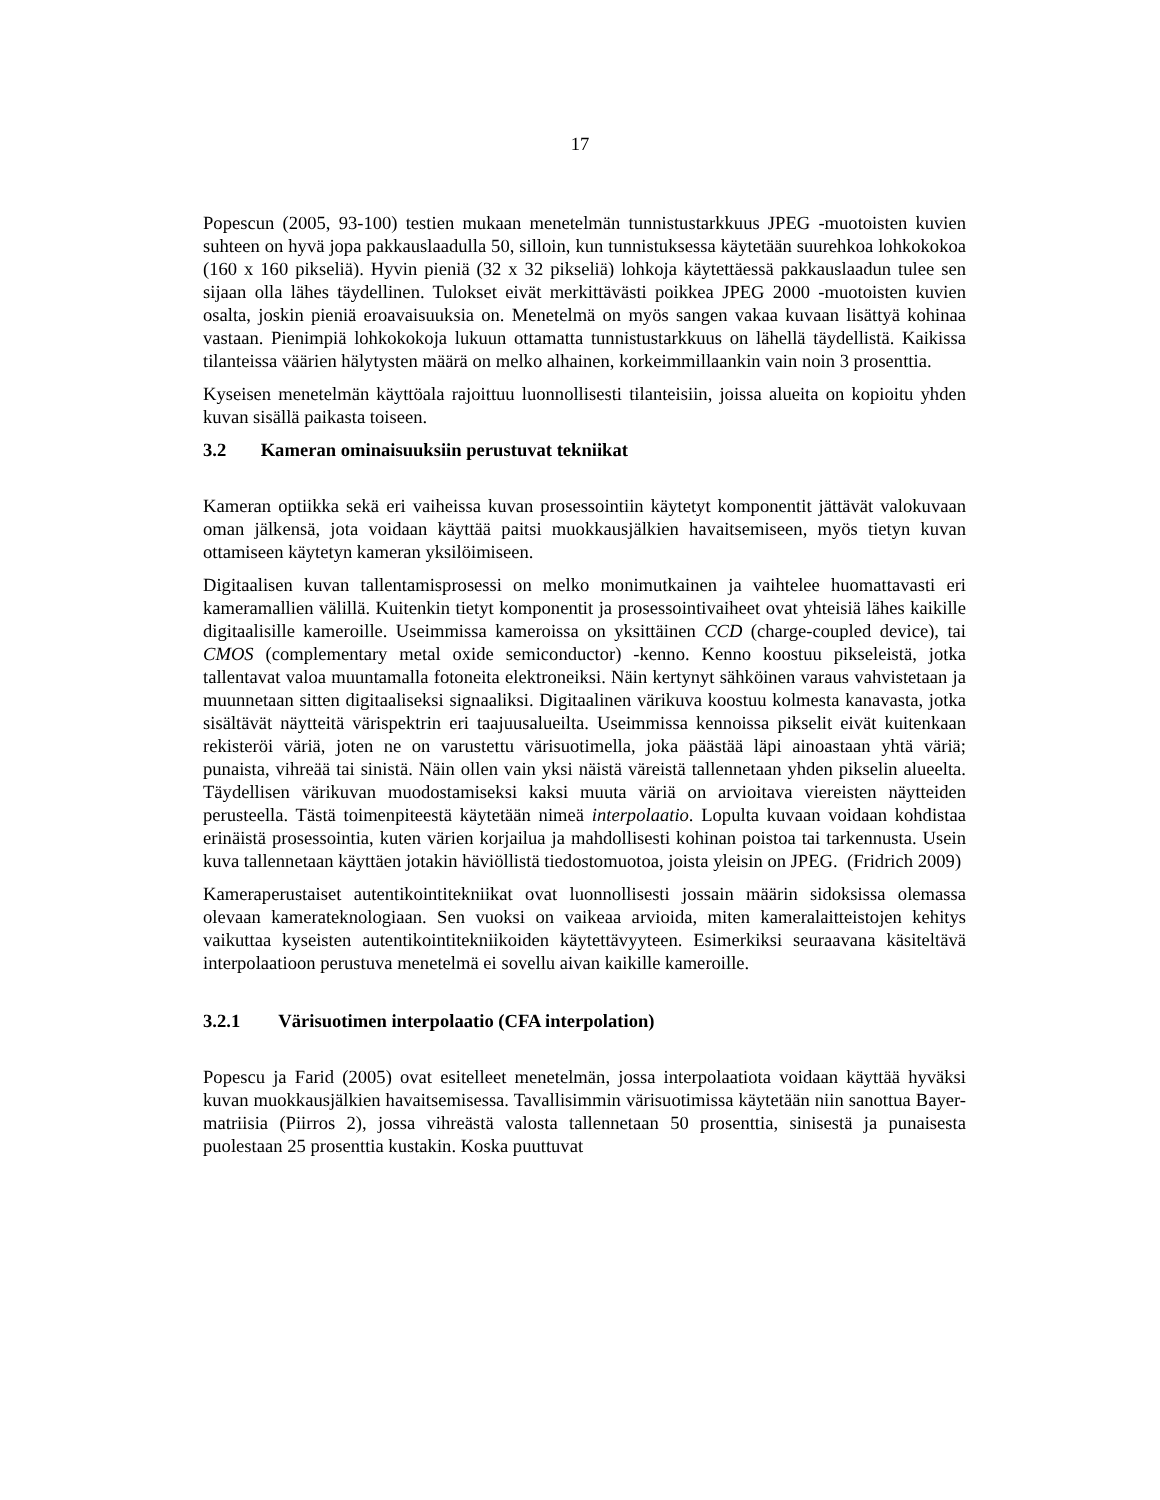17
Popescun (2005, 93-100) testien mukaan menetelmän tunnistustarkkuus JPEG -muotoisten kuvien suhteen on hyvä jopa pakkauslaadulla 50, silloin, kun tunnistuksessa käytetään suurehkoa lohkokokoa (160 x 160 pikseliä). Hyvin pieniä (32 x 32 pikseliä) lohkoja käytettäessä pakkauslaadun tulee sen sijaan olla lähes täydellinen. Tulokset eivät merkittävästi poikkea JPEG 2000 -muotoisten kuvien osalta, joskin pieniä eroavaisuuksia on. Menetelmä on myös sangen vakaa kuvaan lisättyä kohinaa vastaan. Pienimpiä lohkokokoja lukuun ottamatta tunnistustarkkuus on lähellä täydellistä. Kaikissa tilanteissa väärien hälytysten määrä on melko alhainen, korkeimmillaankin vain noin 3 prosenttia.
Kyseisen menetelmän käyttöala rajoittuu luonnollisesti tilanteisiin, joissa alueita on kopioitu yhden kuvan sisällä paikasta toiseen.
3.2 Kameran ominaisuuksiin perustuvat tekniikat
Kameran optiikka sekä eri vaiheissa kuvan prosessointiin käytetyt komponentit jättävät valokuvaan oman jälkensä, jota voidaan käyttää paitsi muokkausjälkien havaitsemiseen, myös tietyn kuvan ottamiseen käytetyn kameran yksilöimiseen.
Digitaalisen kuvan tallentamisprosessi on melko monimutkainen ja vaihtelee huomattavasti eri kameramallien välillä. Kuitenkin tietyt komponentit ja prosessointivaiheet ovat yhteisiä lähes kaikille digitaalisille kameroille. Useimmissa kameroissa on yksittäinen CCD (charge-coupled device), tai CMOS (complementary metal oxide semiconductor) -kenno. Kenno koostuu pikseleistä, jotka tallentavat valoa muuntamalla fotoneita elektroneiksi. Näin kertynyt sähköinen varaus vahvistetaan ja muunnetaan sitten digitaaliseksi signaaliksi. Digitaalinen värikuva koostuu kolmesta kanavasta, jotka sisältävät näytteitä värispektrin eri taajuusalueilta. Useimmissa kennoissa pikselit eivät kuitenkaan rekisteröi väriä, joten ne on varustettu värisuotimella, joka päästää läpi ainoastaan yhtä väriä; punaista, vihreää tai sinistä. Näin ollen vain yksi näistä väreistä tallennetaan yhden pikselin alueelta. Täydellisen värikuvan muodostamiseksi kaksi muuta väriä on arvioitava viereisten näytteiden perusteella. Tästä toimenpiteestä käytetään nimeä interpolaatio. Lopulta kuvaan voidaan kohdistaa erinäistä prosessointia, kuten värien korjailua ja mahdollisesti kohinan poistoa tai tarkennusta. Usein kuva tallennetaan käyttäen jotakin häviöllistä tiedostomuotoa, joista yleisin on JPEG. (Fridrich 2009)
Kameraperustaiset autentikointitekniikat ovat luonnollisesti jossain määrin sidoksissa olemassa olevaan kamerateknologiaan. Sen vuoksi on vaikeaa arvioida, miten kameralaitteistojen kehitys vaikuttaa kyseisten autentikointitekniikoiden käytettävyyteen. Esimerkiksi seuraavana käsiteltävä interpolaatioon perustuva menetelmä ei sovellu aivan kaikille kameroille.
3.2.1 Värisuotimen interpolaatio (CFA interpolation)
Popescu ja Farid (2005) ovat esitelleet menetelmän, jossa interpolaatiota voidaan käyttää hyväksi kuvan muokkausjälkien havaitsemisessa. Tavallisimmin värisuotimissa käytetään niin sanottua Bayer-matriisia (Piirros 2), jossa vihreästä valosta tallennetaan 50 prosenttia, sinisestä ja punaisesta puolestaan 25 prosenttia kustakin. Koska puuttuvat